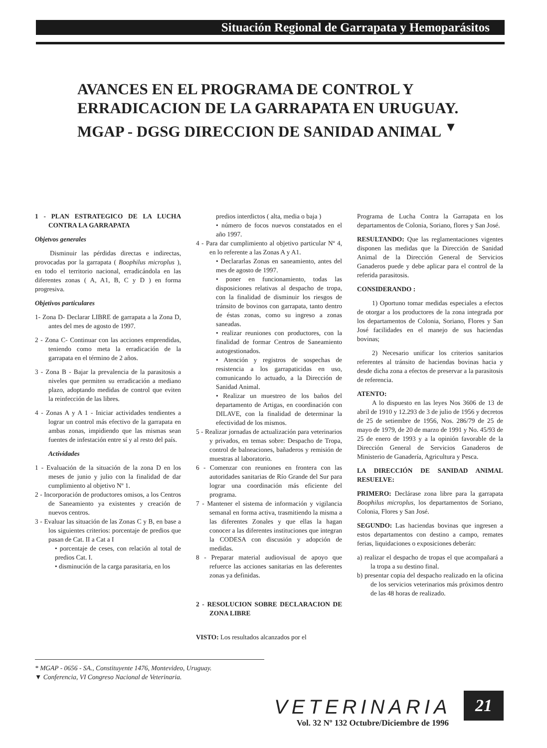Situación Regional de Garrapata y Hemoparásitos
AVANCES EN EL PROGRAMA DE CONTROL Y ERRADICACION DE LA GARRAPATA EN URUGUAY. MGAP - DGSG DIRECCION DE SANIDAD ANIMAL <sup>▼</sup>
1 - PLAN ESTRATEGICO DE LA LUCHA CONTRA LA GARRAPATA
Objetvos generales
Disminuir las pérdidas directas e indirectas, provocadas por la garrapata ( Boophilus microplus ), en todo el territorio nacional, erradicándola en las diferentes zonas ( A, A1, B, C y D ) en forma progresiva.
Objetivos particulares
1- Zona D- Declarar LIBRE de garrapata a la Zona D, antes del mes de agosto de 1997.
2 - Zona C- Continuar con las acciones emprendidas, teniendo como meta la erradicación de la garrapata en el término de 2 años.
3 - Zona B - Bajar la prevalencia de la parasitosis a niveles que permiten su erradicación a mediano plazo, adoptando medidas de control que eviten la reinfección de las libres.
4 - Zonas A y A 1 - Iniciar actividades tendientes a lograr un control más efectivo de la garrapata en ambas zonas, impidiendo que las mismas sean fuentes de infestación entre sí y al resto del país.
Actividades
1 - Evaluación de la situación de la zona D en los meses de junio y julio con la finalidad de dar cumplimiento al objetivo Nº 1.
2 - Incorporación de productores omisos, a los Centros de Saneamiento ya existentes y creación de nuevos centros.
3 - Evaluar las situación de las Zonas C y B, en base a los siguientes criterios: porcentaje de predios que pasan de Cat. II a Cat a I
• porcentaje de ceses, con relación al total de predios Cat. I.
• disminución de la carga parasitaria, en los
predios interdictos ( alta, media o baja )
• número de focos nuevos constatados en el año 1997.
4 - Para dar cumplimiento al objetivo particular Nº 4, en lo referente a las Zonas A y A1.
• Declararlas Zonas en saneamiento, antes del mes de agosto de 1997.
• poner en funcionamiento, todas las disposiciones relativas al despacho de tropa, con la finalidad de disminuir los riesgos de tránsito de bovinos con garrapata, tanto dentro de éstas zonas, como su ingreso a zonas saneadas.
• realizar reuniones con productores, con la finalidad de formar Centros de Saneamiento autogestionados.
• Atención y registros de sospechas de resistencia a los garrapaticidas en uso, comunicando lo actuado, a la Dirección de Sanidad Animal.
• Realizar un muestreo de los baños del departamento de Artigas, en coordinación con DILAVE, con la finalidad de determinar la efectividad de los mismos.
5 - Realizar jornadas de actualización para veterinarios y privados, en temas sobre: Despacho de Tropa, control de balneaciones, bañaderos y remisión de muestras al laboratorio.
6 - Comenzar con reuniones en frontera con las autoridades sanitarias de Río Grande del Sur para lograr una coordinación más eficiente del programa.
7 - Mantener el sistema de información y vigilancia semanal en forma activa, trasmitiendo la misma a las diferentes Zonales y que ellas la hagan conocer a las diferentes instituciones que integran la CODESA con discusión y adopción de medidas.
8 - Preparar material audiovisual de apoyo que refuerce las acciones sanitarias en las deferentes zonas ya definidas.
2 - RESOLUCION SOBRE DECLARACION DE ZONA LIBRE
VISTO: Los resultados alcanzados por el
Programa de Lucha Contra la Garrapata en los departamentos de Colonia, Soriano, flores y San José.
RESULTANDO: Que las reglamentaciones vigentes disponen las medidas que la Dirección de Sanidad Animal de la Dirección General de Servicios Ganaderos puede y debe aplicar para el control de la referida parasitosis.
CONSIDERANDO :
1) Oportuno tomar medidas especiales a efectos de otorgar a los productores de la zona integrada por los departamentos de Colonia, Soriano, Flores y San José facilidades en el manejo de sus haciendas bovinas;
2) Necesario unificar los criterios sanitarios referentes al tránsito de haciendas bovinas hacia y desde dicha zona a efectos de preservar a la parasitosis de referencia.
ATENTO:
A lo dispuesto en las leyes Nos 3606 de 13 de abril de 1910 y 12.293 de 3 de julio de 1956 y decretos de 25 de setiembre de 1956, Nos. 286/79 de 25 de mayo de 1979, de 20 de marzo de 1991 y No. 45/93 de 25 de enero de 1993 y a la opinión favorable de la Dirección General de Servicios Ganaderos de Ministerio de Ganadería, Agricultura y Pesca.
LA DIRECCIÓN DE SANIDAD ANIMAL RESUELVE:
PRIMERO: Declárase zona libre para la garrapata Boophilus microplus, los departamentos de Soriano, Colonia, Flores y San José.
SEGUNDO: Las haciendas bovinas que ingresen a estos departamentos con destino a campo, remates ferias, liquidaciones o exposiciones deberán:
a) realizar el despacho de tropas el que acompañará a la tropa a su destino final.
b) presentar copia del despacho realizado en la oficina de los servicios veterinarios más próximos dentro de las 48 horas de realizado.
* MGAP - 0656 - SA., Constituyente 1476, Montevideo, Uruguay.
▼ Conferencia, VI Congreso Nacional de Veterinaria.
VETERINARIA
Vol. 32 Nº 132 Octubre/Diciembre de 1996
21